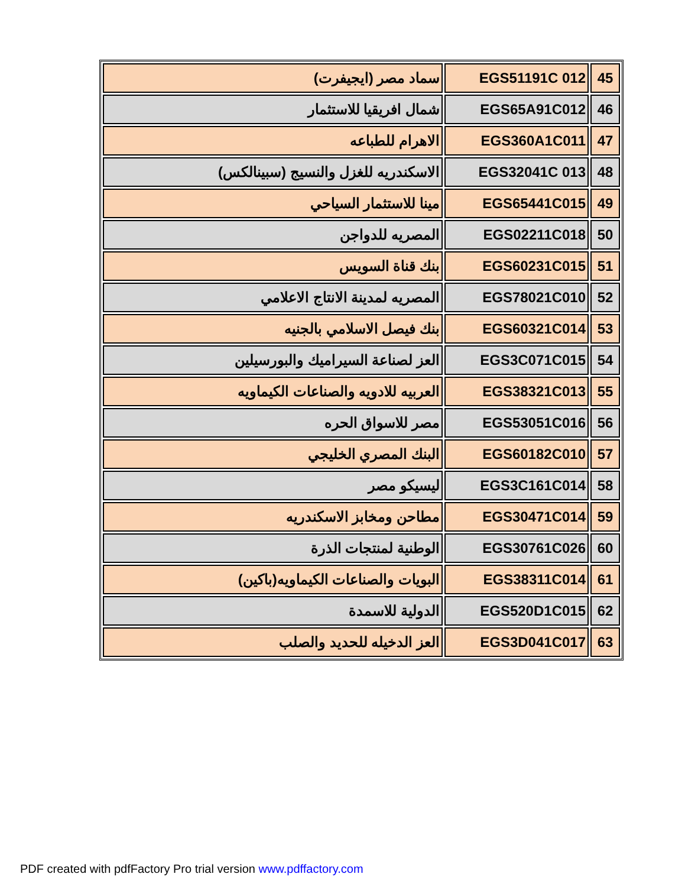| 45 | EGS51191C 012 | سماد مصر (ايجيفرت) |
| 46 | EGS65A91C012 | شمال افريقيا للاستثمار |
| 47 | EGS360A1C011 | الاهرام للطباعه |
| 48 | EGS32041C 013 | الاسكندريه للغزل والنسيج (سبينالكس) |
| 49 | EGS65441C015 | مينا للاستثمار السياحي |
| 50 | EGS02211C018 | المصريه للدواجن |
| 51 | EGS60231C015 | بنك قناة السويس |
| 52 | EGS78021C010 | المصريه لمدينة الانتاج الاعلامي |
| 53 | EGS60321C014 | بنك فيصل الاسلامي بالجنيه |
| 54 | EGS3C071C015 | العز لصناعة السيراميك والبورسيلين |
| 55 | EGS38321C013 | العربيه للادويه والصناعات الكيماويه |
| 56 | EGS53051C016 | مصر للاسواق الحره |
| 57 | EGS60182C010 | البنك المصري الخليجي |
| 58 | EGS3C161C014 | ليسيكو مصر |
| 59 | EGS30471C014 | مطاحن ومخابز الاسكندريه |
| 60 | EGS30761C026 | الوطنية لمنتجات الذرة |
| 61 | EGS38311C014 | البويات والصناعات الكيماويه(باكين) |
| 62 | EGS520D1C015 | الدولية للاسمدة |
| 63 | EGS3D041C017 | العز الدخيله للحديد والصلب |
PDF created with pdfFactory Pro trial version www.pdffactory.com